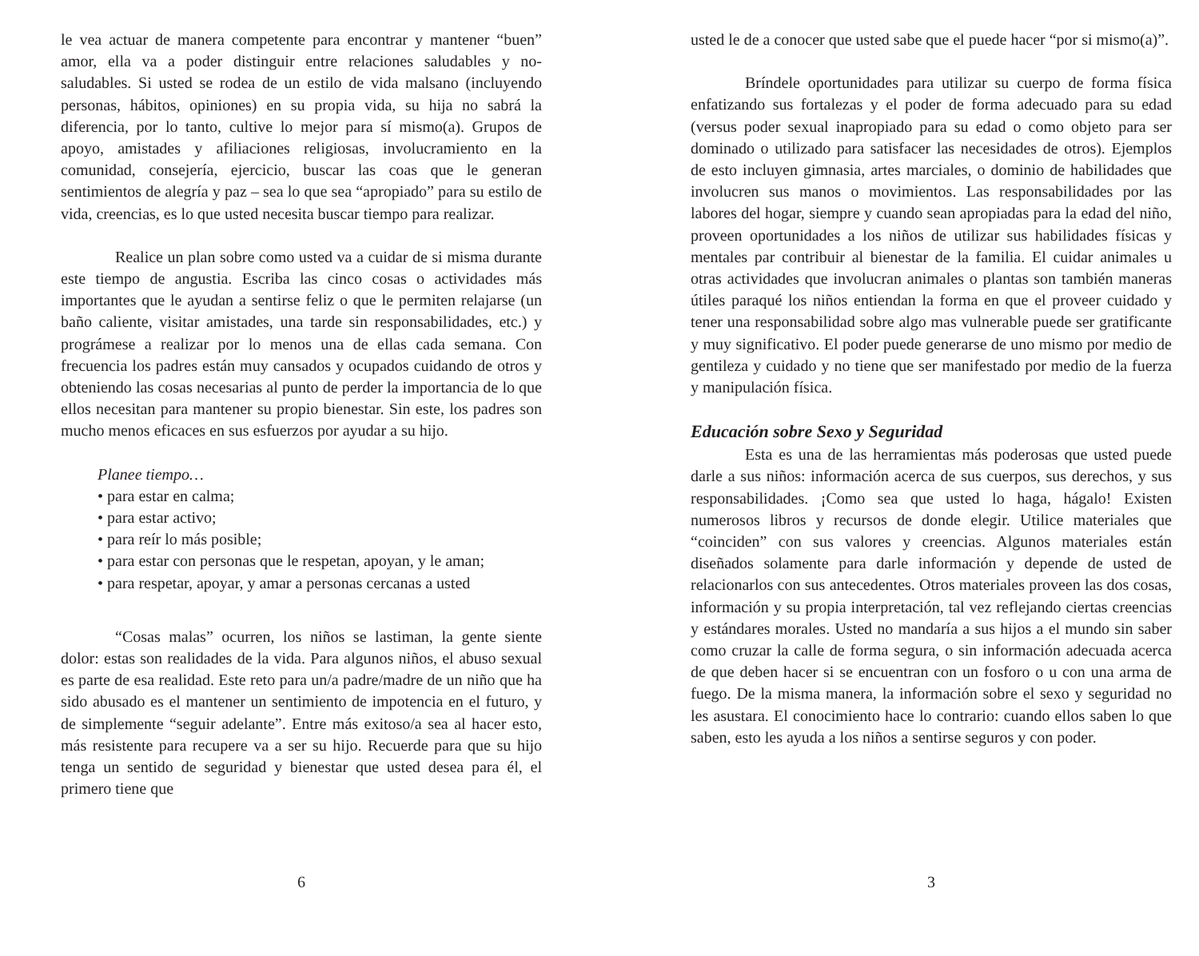le vea actuar de manera competente para encontrar y mantener “buen” amor, ella va a poder distinguir entre relaciones saludables y no-saludables. Si usted se rodea de un estilo de vida malsano (incluyendo personas, hábitos, opiniones) en su propia vida, su hija no sabrá la diferencia, por lo tanto, cultive lo mejor para sí mismo(a). Grupos de apoyo, amistades y afiliaciones religiosas, involucramiento en la comunidad, consejería, ejercicio, buscar las coas que le generan sentimientos de alegría y paz – sea lo que sea “apropiado” para su estilo de vida, creencias, es lo que usted necesita buscar tiempo para realizar.
Realice un plan sobre como usted va a cuidar de si misma durante este tiempo de angustia. Escriba las cinco cosas o actividades más importantes que le ayudan a sentirse feliz o que le permiten relajarse (un baño caliente, visitar amistades, una tarde sin responsabilidades, etc.) y prográmese a realizar por lo menos una de ellas cada semana. Con frecuencia los padres están muy cansados y ocupados cuidando de otros y obteniendo las cosas necesarias al punto de perder la importancia de lo que ellos necesitan para mantener su propio bienestar. Sin este, los padres son mucho menos eficaces en sus esfuerzos por ayudar a su hijo.
Planee tiempo…
• para estar en calma;
• para estar activo;
• para reír lo más posible;
• para estar con personas que le respetan, apoyan, y le aman;
• para respetar, apoyar, y amar a personas cercanas a usted
“Cosas malas” ocurren, los niños se lastiman, la gente siente dolor: estas son realidades de la vida. Para algunos niños, el abuso sexual es parte de esa realidad. Este reto para un/a padre/madre de un niño que ha sido abusado es el mantener un sentimiento de impotencia en el futuro, y de simplemente “seguir adelante”. Entre más exitoso/a sea al hacer esto, más resistente para recupere va a ser su hijo. Recuerde para que su hijo tenga un sentido de seguridad y bienestar que usted desea para él, el primero tiene que
6
usted le de a conocer que usted sabe que el puede hacer “por si mismo(a)”.
Bríndele oportunidades para utilizar su cuerpo de forma física enfatizando sus fortalezas y el poder de forma adecuado para su edad (versus poder sexual inapropiado para su edad o como objeto para ser dominado o utilizado para satisfacer las necesidades de otros). Ejemplos de esto incluyen gimnasia, artes marciales, o dominio de habilidades que involucren sus manos o movimientos. Las responsabilidades por las labores del hogar, siempre y cuando sean apropiadas para la edad del niño, proveen oportunidades a los niños de utilizar sus habilidades físicas y mentales par contribuir al bienestar de la familia. El cuidar animales u otras actividades que involucran animales o plantas son también maneras útiles paraqué los niños entiendan la forma en que el proveer cuidado y tener una responsabilidad sobre algo mas vulnerable puede ser gratificante y muy significativo. El poder puede generarse de uno mismo por medio de gentileza y cuidado y no tiene que ser manifestado por medio de la fuerza y manipulación física.
Educación sobre Sexo y Seguridad
Esta es una de las herramientas más poderosas que usted puede darle a sus niños: información acerca de sus cuerpos, sus derechos, y sus responsabilidades. ¡Como sea que usted lo haga, hágalo! Existen numerosos libros y recursos de donde elegir. Utilice materiales que “coinciden” con sus valores y creencias. Algunos materiales están diseñados solamente para darle información y depende de usted de relacionarlos con sus antecedentes. Otros materiales proveen las dos cosas, información y su propia interpretación, tal vez reflejando ciertas creencias y estándares morales. Usted no mandaría a sus hijos a el mundo sin saber como cruzar la calle de forma segura, o sin información adecuada acerca de que deben hacer si se encuentran con un fosforo o u con una arma de fuego. De la misma manera, la información sobre el sexo y seguridad no les asustara. El conocimiento hace lo contrario: cuando ellos saben lo que saben, esto les ayuda a los niños a sentirse seguros y con poder.
3